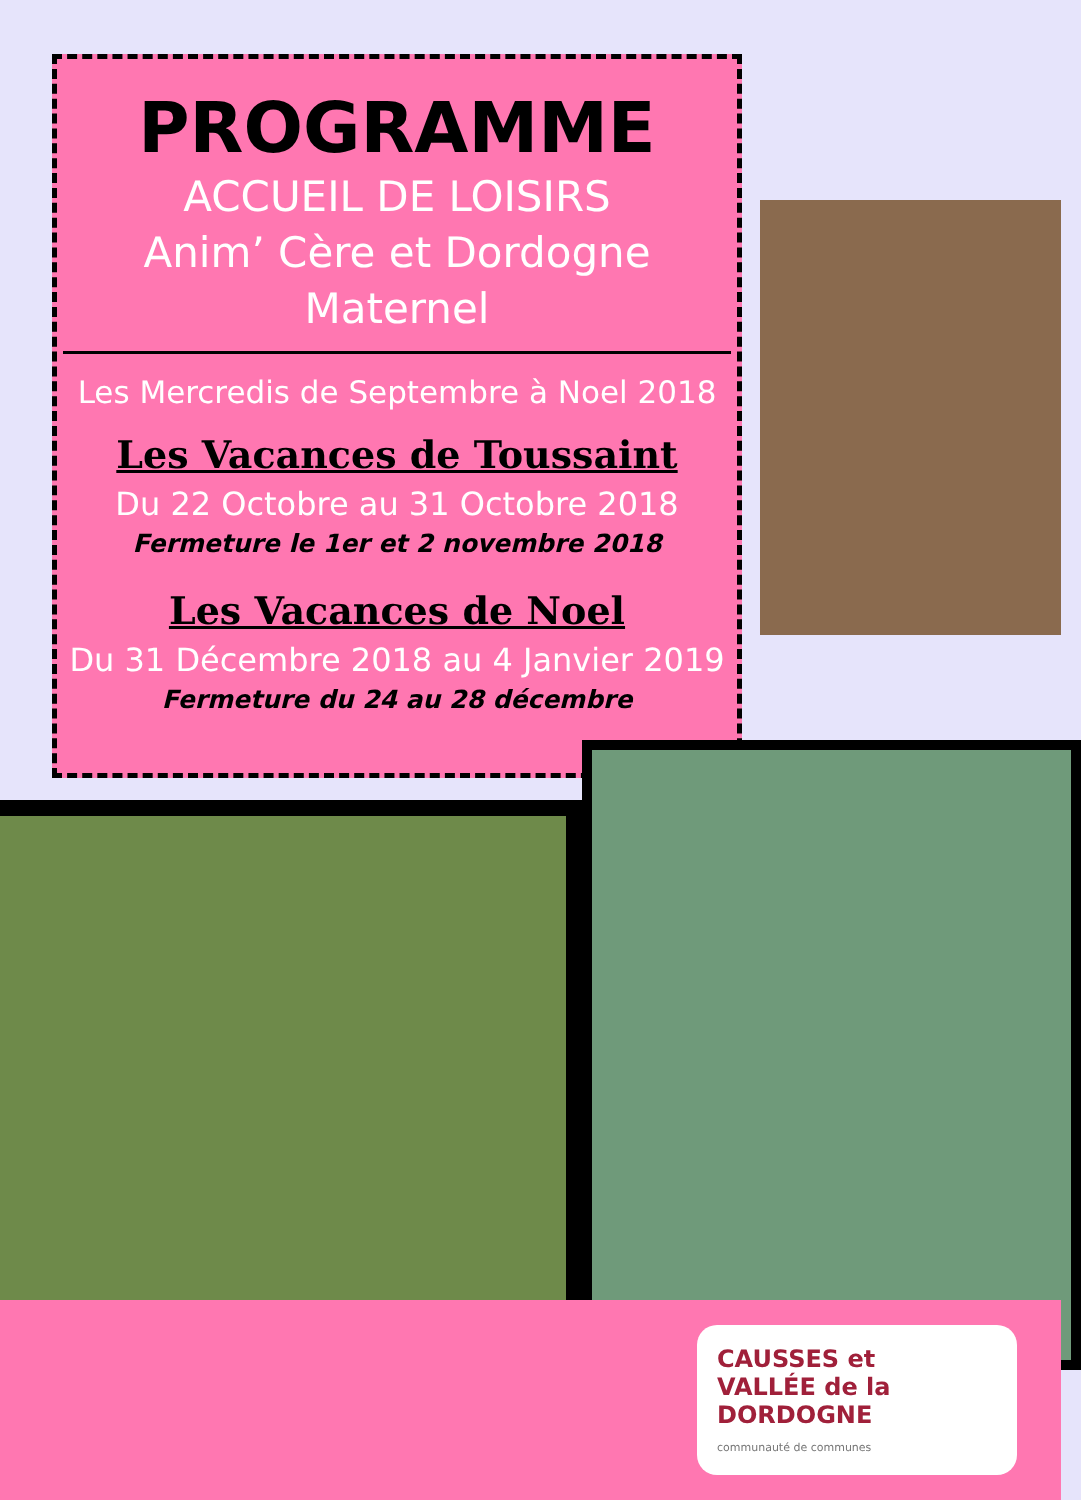PROGRAMME
ACCUEIL DE LOISIRS
Anim’ Cère et Dordogne
Maternel
Les Mercredis de Septembre à Noel 2018
Les Vacances de Toussaint
Du 22 Octobre au 31 Octobre 2018
Fermeture le 1er et 2 novembre 2018
Les Vacances de Noel
Du 31 Décembre 2018 au 4 Janvier 2019
Fermeture du 24 au 28 décembre
CAUSSES et
VALLÉE de la
DORDOGNE
communauté de communes